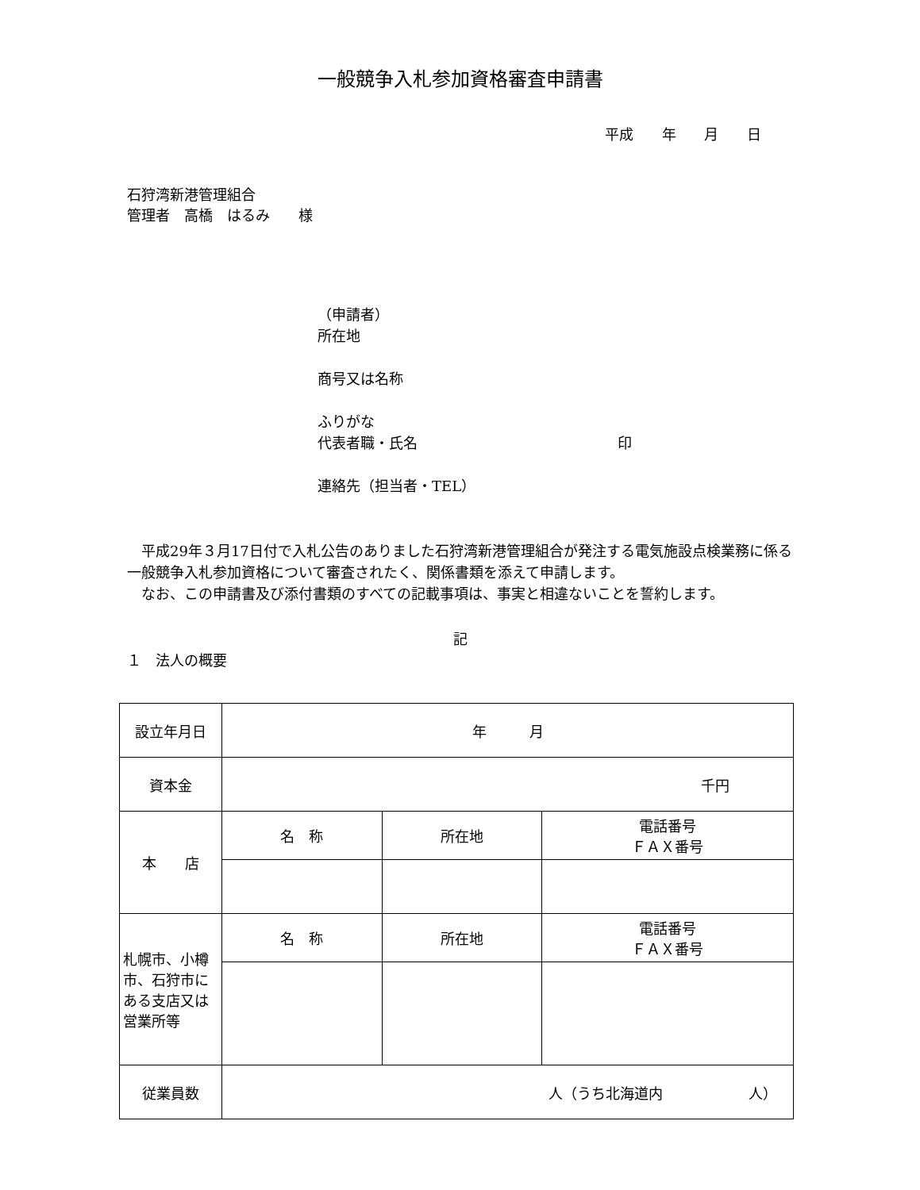一般競争入札参加資格審査申請書
平成 年 月 日
石狩湾新港管理組合
管理者　高橋　はるみ　　様
（申請者）
所在地
商号又は名称
ふりがな
代表者職・氏名　　　　　　　　　　　　　　印
連絡先（担当者・TEL）
　平成29年３月17日付で入札公告のありました石狩湾新港管理組合が発注する電気施設点検業務に係る一般競争入札参加資格について審査されたく、関係書類を添えて申請します。
　なお、この申請書及び添付書類のすべての記載事項は、事実と相違ないことを誓約します。
記
１　法人の概要
| 設立年月日 | 年 月 | | |
| 資本金 | 千円 | | |
| 本 店 | 名 称 | 所在地 | 電話番号 ＦＡＸ番号 |
| 札幌市、小樽市、石狩市にある支店又は営業所等 | 名 称 | 所在地 | 電話番号 ＦＡＸ番号 |
| 従業員数 | 人（うち北海道内 人） | | |